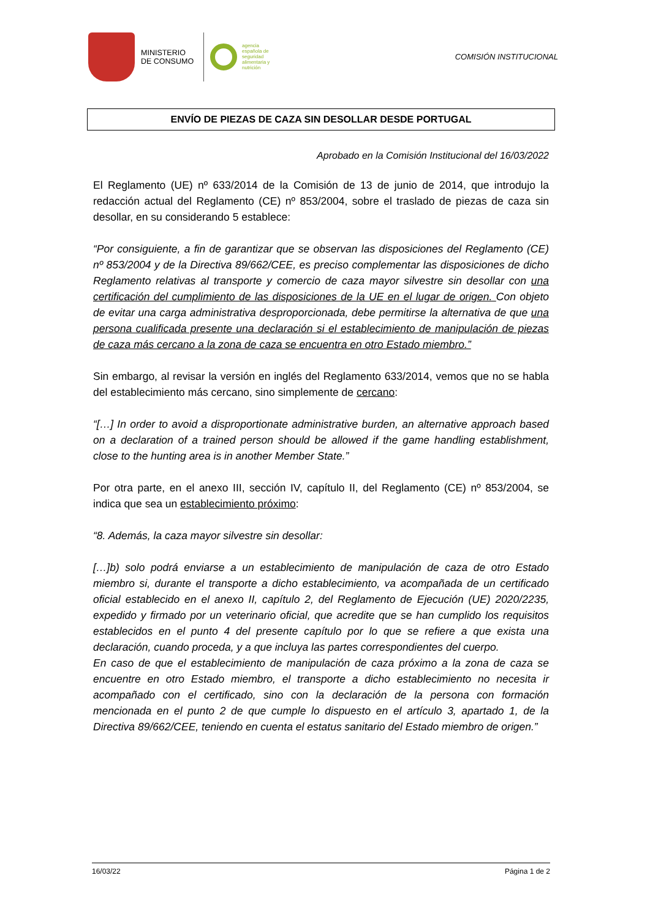MINISTERIO
DE CONSUMO
agencia
española de
seguridad
alimentaria y
nutrición
COMISIÓN INSTITUCIONAL
ENVÍO DE PIEZAS DE CAZA SIN DESOLLAR DESDE PORTUGAL
Aprobado en la Comisión Institucional del 16/03/2022
El Reglamento (UE) nº 633/2014 de la Comisión de 13 de junio de 2014, que introdujo la redacción actual del Reglamento (CE) nº 853/2004, sobre el traslado de piezas de caza sin desollar, en su considerando 5 establece:
“Por consiguiente, a fin de garantizar que se observan las disposiciones del Reglamento (CE) nº 853/2004 y de la Directiva 89/662/CEE, es preciso complementar las disposiciones de dicho Reglamento relativas al transporte y comercio de caza mayor silvestre sin desollar con una certificación del cumplimiento de las disposiciones de la UE en el lugar de origen. Con objeto de evitar una carga administrativa desproporcionada, debe permitirse la alternativa de que una persona cualificada presente una declaración si el establecimiento de manipulación de piezas de caza más cercano a la zona de caza se encuentra en otro Estado miembro.”
Sin embargo, al revisar la versión en inglés del Reglamento 633/2014, vemos que no se habla del establecimiento más cercano, sino simplemente de cercano:
“[…] In order to avoid a disproportionate administrative burden, an alternative approach based on a declaration of a trained person should be allowed if the game handling establishment, close to the hunting area is in another Member State.”
Por otra parte, en el anexo III, sección IV, capítulo II, del Reglamento (CE) nº 853/2004, se indica que sea un establecimiento próximo:
“8. Además, la caza mayor silvestre sin desollar:
[…]b) solo podrá enviarse a un establecimiento de manipulación de caza de otro Estado miembro si, durante el transporte a dicho establecimiento, va acompañada de un certificado oficial establecido en el anexo II, capítulo 2, del Reglamento de Ejecución (UE) 2020/2235, expedido y firmado por un veterinario oficial, que acredite que se han cumplido los requisitos establecidos en el punto 4 del presente capítulo por lo que se refiere a que exista una declaración, cuando proceda, y a que incluya las partes correspondientes del cuerpo.
En caso de que el establecimiento de manipulación de caza próximo a la zona de caza se encuentre en otro Estado miembro, el transporte a dicho establecimiento no necesita ir acompañado con el certificado, sino con la declaración de la persona con formación mencionada en el punto 2 de que cumple lo dispuesto en el artículo 3, apartado 1, de la Directiva 89/662/CEE, teniendo en cuenta el estatus sanitario del Estado miembro de origen.”
16/03/22 Página 1 de 2